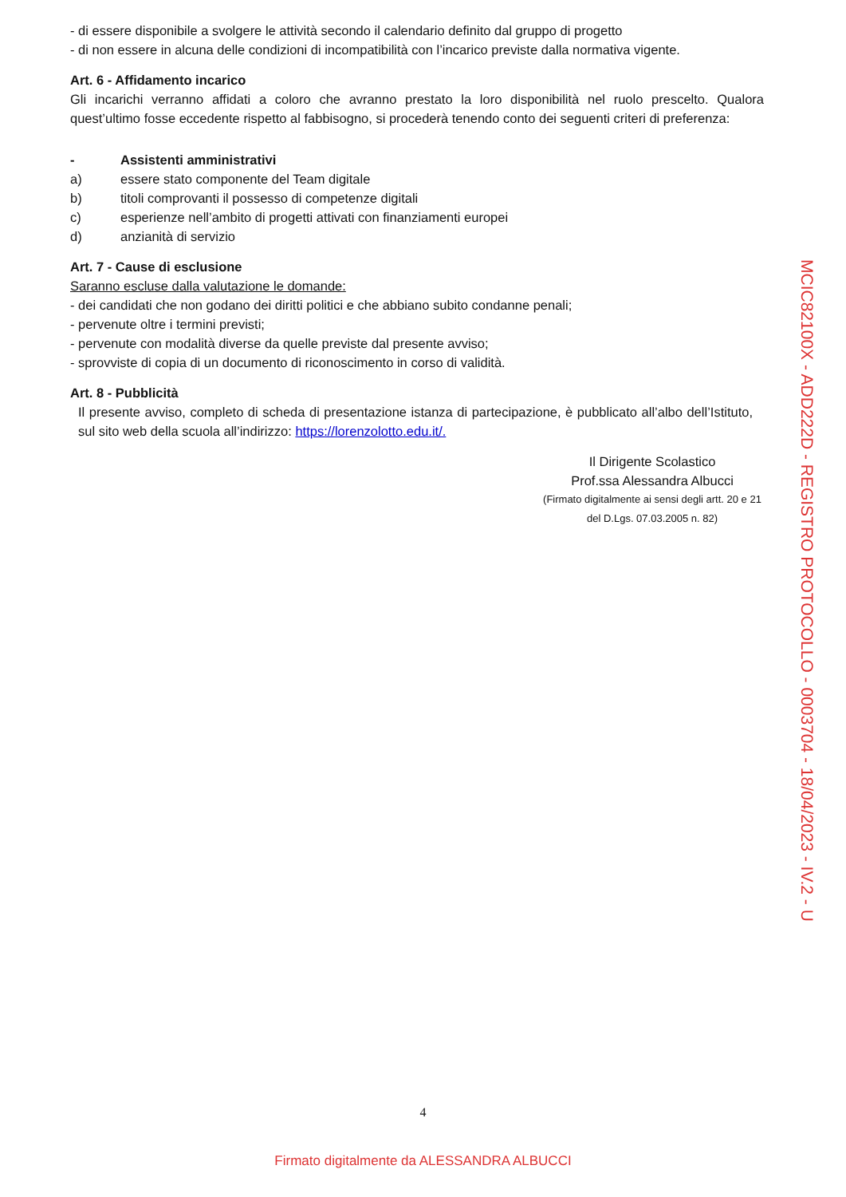- di essere disponibile a svolgere le attività secondo il calendario definito dal gruppo di progetto
- di non essere in alcuna delle condizioni di incompatibilità con l’incarico previste dalla normativa vigente.
Art. 6 - Affidamento incarico
Gli incarichi verranno affidati a coloro che avranno prestato la loro disponibilità nel ruolo prescelto. Qualora quest’ultimo fosse eccedente rispetto al fabbisogno, si procederà tenendo conto dei seguenti criteri di preferenza:
- Assistenti amministrativi
a) essere stato componente del Team digitale
b) titoli comprovanti il possesso di competenze digitali
c) esperienze nell’ambito di progetti attivati con finanziamenti europei
d) anzianità di servizio
Art. 7 - Cause di esclusione
Saranno escluse dalla valutazione le domande:
- dei candidati che non godano dei diritti politici e che abbiano subito condanne penali;
- pervenute oltre i termini previsti;
- pervenute con modalità diverse da quelle previste dal presente avviso;
- sprovviste di copia di un documento di riconoscimento in corso di validità.
Art. 8 - Pubblicità
Il presente avviso, completo di scheda di presentazione istanza di partecipazione, è pubblicato all’albo dell’Istituto, sul sito web della scuola all’indirizzo: https://lorenzolotto.edu.it/.
Il Dirigente Scolastico
Prof.ssa Alessandra Albucci
(Firmato digitalmente ai sensi degli artt. 20 e 21 del D.Lgs. 07.03.2005 n. 82)
MCIC82100X - ADD222D - REGISTRO PROTOCOLLO - 0003704 - 18/04/2023 - IV.2 - U
4
Firmato digitalmente da ALESSANDRA ALBUCCI